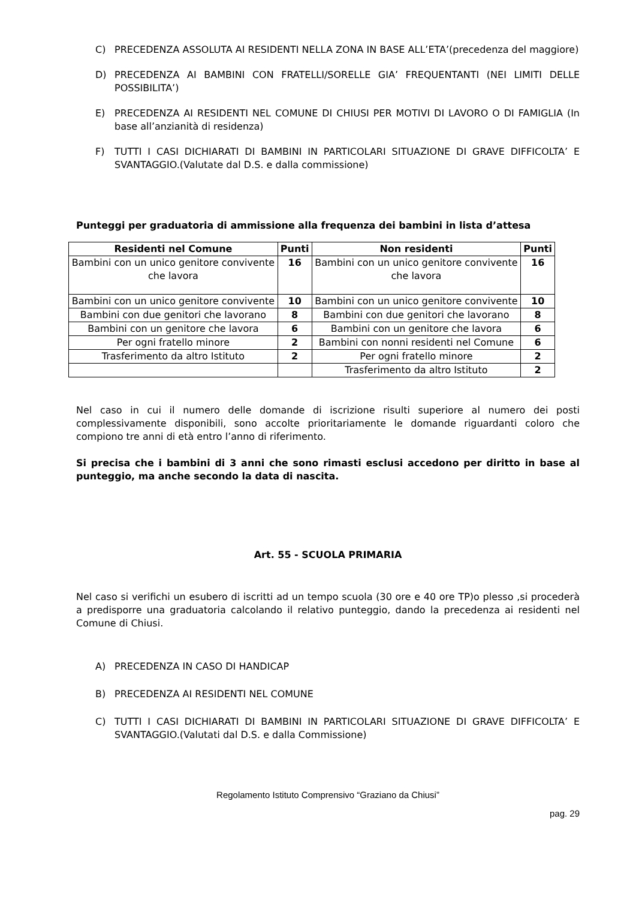C) PRECEDENZA ASSOLUTA AI RESIDENTI NELLA ZONA IN BASE ALL’ETA’(precedenza del maggiore)
D) PRECEDENZA AI BAMBINI CON FRATELLI/SORELLE GIA’ FREQUENTANTI (NEI LIMITI DELLE POSSIBILITA’)
E) PRECEDENZA AI RESIDENTI NEL COMUNE DI CHIUSI PER MOTIVI DI LAVORO O DI FAMIGLIA (In base all’anzianità di residenza)
F) TUTTI I CASI DICHIARATI DI BAMBINI IN PARTICOLARI SITUAZIONE DI GRAVE DIFFICOLTA’ E SVANTAGGIO.(Valutate dal D.S. e dalla commissione)
Punteggi per graduatoria di ammissione alla frequenza dei bambini in lista d’attesa
| Residenti nel Comune | Punti | Non residenti | Punti |
| --- | --- | --- | --- |
| Bambini con un unico genitore convivente che lavora | 16 | Bambini con un unico genitore convivente che lavora | 16 |
| Bambini con un unico genitore convivente | 10 | Bambini con un unico genitore convivente | 10 |
| Bambini con due genitori che lavorano | 8 | Bambini con due genitori che lavorano | 8 |
| Bambini con un genitore che lavora | 6 | Bambini con un genitore che lavora | 6 |
| Per ogni fratello minore | 2 | Bambini con nonni residenti nel Comune | 6 |
| Trasferimento da altro Istituto | 2 | Per ogni fratello minore | 2 |
| | | Trasferimento da altro Istituto | 2 |
Nel caso in cui il numero delle domande di iscrizione risulti superiore al numero dei posti complessivamente disponibili, sono accolte prioritariamente le domande riguardanti coloro che compiono tre anni di età entro l’anno di riferimento.
Si precisa che i bambini di 3 anni che sono rimasti esclusi accedono per diritto in base al punteggio, ma anche secondo la data di nascita.
Art. 55 - SCUOLA PRIMARIA
Nel caso si verifichi un esubero di iscritti ad un tempo scuola (30 ore e 40 ore TP)o plesso ,si procederà a predisporre una graduatoria calcolando il relativo punteggio, dando la precedenza ai residenti nel Comune di Chiusi.
A) PRECEDENZA IN CASO DI HANDICAP
B) PRECEDENZA AI RESIDENTI NEL COMUNE
C) TUTTI I CASI DICHIARATI DI BAMBINI IN PARTICOLARI SITUAZIONE DI GRAVE DIFFICOLTA’ E SVANTAGGIO.(Valutati dal D.S. e dalla Commissione)
Regolamento Istituto Comprensivo “Graziano da Chiusi”
pag. 29